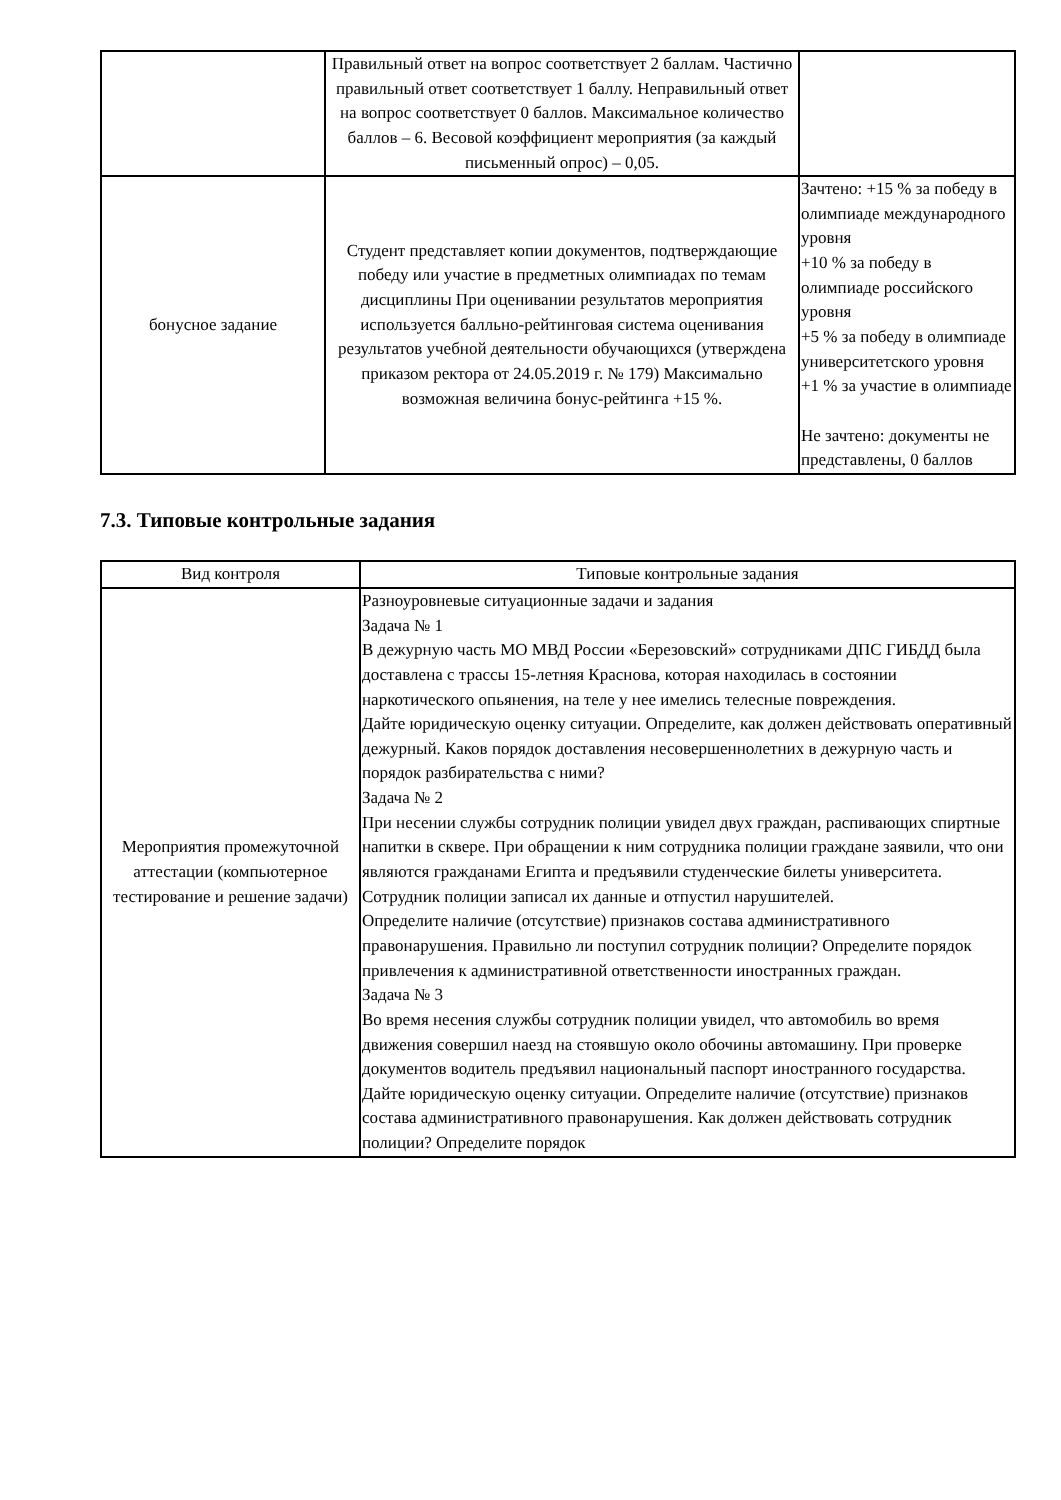| | Правильный ответ на вопрос соответствует 2 баллам. Частично правильный ответ соответствует 1 баллу. Неправильный ответ на вопрос соответствует 0 баллов. Максимальное количество баллов – 6. Весовой коэффициент мероприятия (за каждый письменный опрос) – 0,05. | |
| бонусное задание | Студент представляет копии документов, подтверждающие победу или участие в предметных олимпиадах по темам дисциплины При оценивании результатов мероприятия используется балльно-рейтинговая система оценивания результатов учебной деятельности обучающихся (утверждена приказом ректора от 24.05.2019 г. № 179) Максимально возможная величина бонус-рейтинга +15 %. | Зачтено: +15 % за победу в олимпиаде международного уровня +10 % за победу в олимпиаде российского уровня +5 % за победу в олимпиаде университетского уровня +1 % за участие в олимпиаде Не зачтено: документы не представлены, 0 баллов |
7.3. Типовые контрольные задания
| Вид контроля | Типовые контрольные задания |
| --- | --- |
| Мероприятия промежуточной аттестации (компьютерное тестирование и решение задачи) | Разноуровневые ситуационные задачи и задания Задача № 1 В дежурную часть МО МВД России «Березовский» сотрудниками ДПС ГИБДД была доставлена с трассы 15-летняя Краснова, которая находилась в состоянии наркотического опьянения, на теле у нее имелись телесные повреждения. Дайте юридическую оценку ситуации. Определите, как должен действовать оперативный дежурный. Каков порядок доставления несовершеннолетних в дежурную часть и порядок разбирательства с ними? Задача № 2 При несении службы сотрудник полиции увидел двух граждан, распивающих спиртные напитки в сквере. При обращении к ним сотрудника полиции граждане заявили, что они являются гражданами Египта и предъявили студенческие билеты университета. Сотрудник полиции записал их данные и отпустил нарушителей. Определите наличие (отсутствие) признаков состава административного правонарушения. Правильно ли поступил сотрудник полиции? Определите порядок привлечения к административной ответственности иностранных граждан. Задача № 3 Во время несения службы сотрудник полиции увидел, что автомобиль во время движения совершил наезд на стоявшую около обочины автомашину. При проверке документов водитель предъявил национальный паспорт иностранного государства. Дайте юридическую оценку ситуации. Определите наличие (отсутствие) признаков состава административного правонарушения. Как должен действовать сотрудник полиции? Определите порядок |